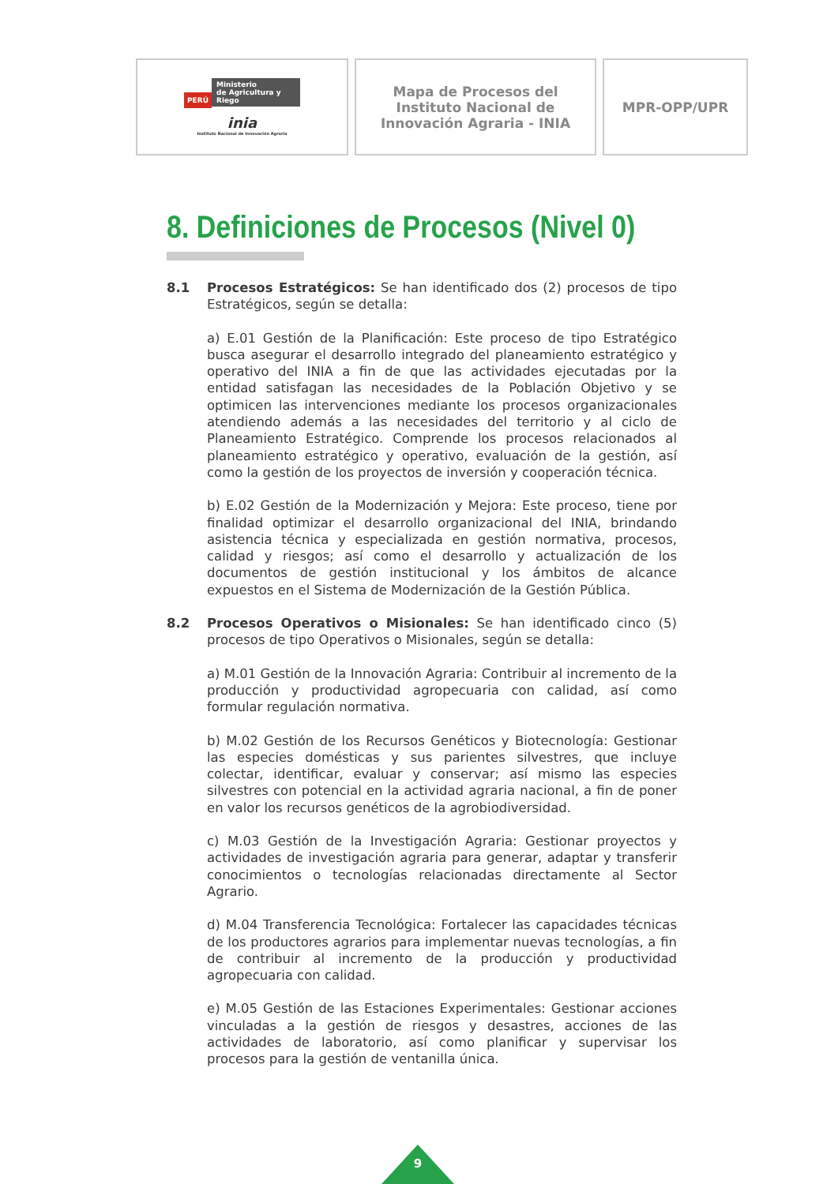| PERÚ Ministerio de Agricultura y Riego inia Instituto Nacional de Innovación Agraria | Mapa de Procesos del Instituto Nacional de Innovación Agraria - INIA | MPR-OPP/UPR |
8. Definiciones de Procesos (Nivel 0)
8.1 Procesos Estratégicos: Se han identificado dos (2) procesos de tipo Estratégicos, según se detalla:
a) E.01 Gestión de la Planificación: Este proceso de tipo Estratégico busca asegurar el desarrollo integrado del planeamiento estratégico y operativo del INIA a fin de que las actividades ejecutadas por la entidad satisfagan las necesidades de la Población Objetivo y se optimicen las intervenciones mediante los procesos organizacionales atendiendo además a las necesidades del territorio y al ciclo de Planeamiento Estratégico. Comprende los procesos relacionados al planeamiento estratégico y operativo, evaluación de la gestión, así como la gestión de los proyectos de inversión y cooperación técnica.
b) E.02 Gestión de la Modernización y Mejora: Este proceso, tiene por finalidad optimizar el desarrollo organizacional del INIA, brindando asistencia técnica y especializada en gestión normativa, procesos, calidad y riesgos; así como el desarrollo y actualización de los documentos de gestión institucional y los ámbitos de alcance expuestos en el Sistema de Modernización de la Gestión Pública.
8.2 Procesos Operativos o Misionales: Se han identificado cinco (5) procesos de tipo Operativos o Misionales, según se detalla:
a) M.01 Gestión de la Innovación Agraria: Contribuir al incremento de la producción y productividad agropecuaria con calidad, así como formular regulación normativa.
b) M.02 Gestión de los Recursos Genéticos y Biotecnología: Gestionar las especies domésticas y sus parientes silvestres, que incluye colectar, identificar, evaluar y conservar; así mismo las especies silvestres con potencial en la actividad agraria nacional, a fin de poner en valor los recursos genéticos de la agrobiodiversidad.
c) M.03 Gestión de la Investigación Agraria: Gestionar proyectos y actividades de investigación agraria para generar, adaptar y transferir conocimientos o tecnologías relacionadas directamente al Sector Agrario.
d) M.04 Transferencia Tecnológica: Fortalecer las capacidades técnicas de los productores agrarios para implementar nuevas tecnologías, a fin de contribuir al incremento de la producción y productividad agropecuaria con calidad.
e) M.05 Gestión de las Estaciones Experimentales: Gestionar acciones vinculadas a la gestión de riesgos y desastres, acciones de las actividades de laboratorio, así como planificar y supervisar los procesos para la gestión de ventanilla única.
9